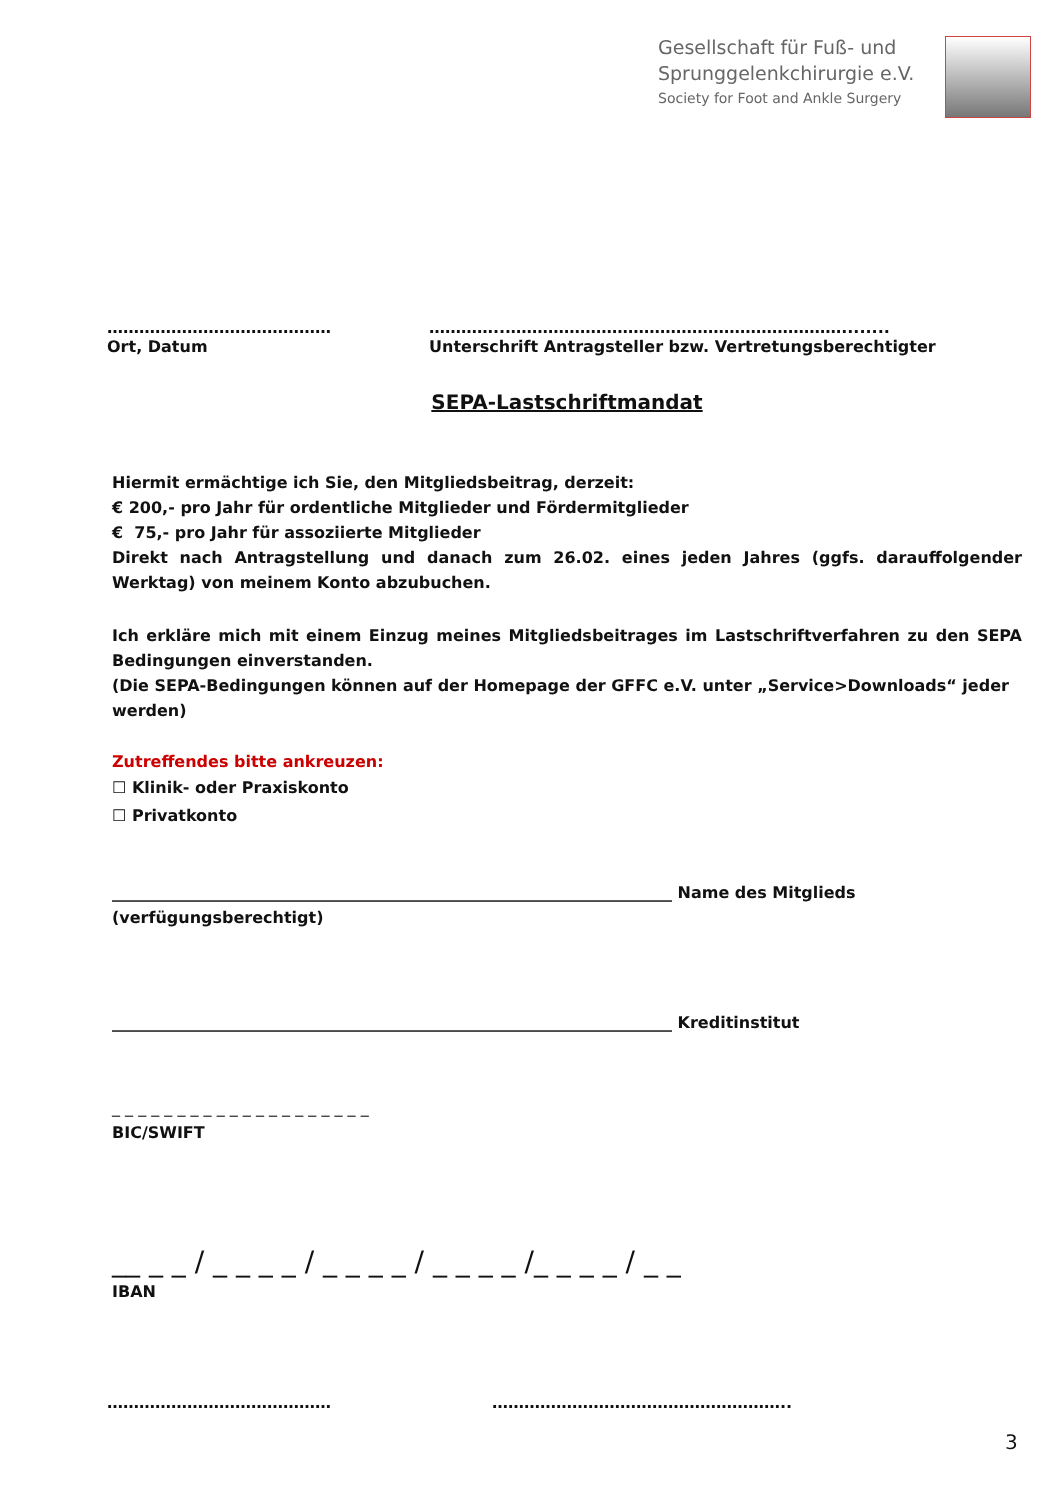Gesellschaft für Fuß- und
Sprunggelenkchirurgie e.V.
Society for Foot and Ankle Surgery
……………………………………
Ort, Datum
…………..………………………………………………………........
Unterschrift Antragsteller bzw. Vertretungsberechtigter
SEPA-Lastschriftmandat
Hiermit ermächtige ich Sie, den Mitgliedsbeitrag, derzeit:
€ 200,- pro Jahr für ordentliche Mitglieder und Fördermitglieder
€ 75,- pro Jahr für assoziierte Mitglieder
Direkt nach Antragstellung und danach zum 26.02. eines jeden Jahres (ggfs. darauffolgender Werktag) von meinem Konto abzubuchen.
Ich erkläre mich mit einem Einzug meines Mitgliedsbeitrages im Lastschriftverfahren zu den SEPA Bedingungen einverstanden.
(Die SEPA-Bedingungen können auf der Homepage der GFFC e.V. unter „Service>Downloads“ jeder werden)
Zutreffendes bitte ankreuzen:
☐ Klinik- oder Praxiskonto
☐ Privatkonto
______________________________________________________________________ Name des Mitglieds (verfügungsberechtigt)
______________________________________________________________________ Kreditinstitut
_ _ _ _ _ _ _ _ _ _ _ _ _ _ _ _ _ _ _ _
BIC/SWIFT
__ _ _ / _ _ _ _ / _ _ _ _ / _ _ _ _ /_ _ _ _ / _ _
IBAN
…………………………………… ………………………………………………..
3